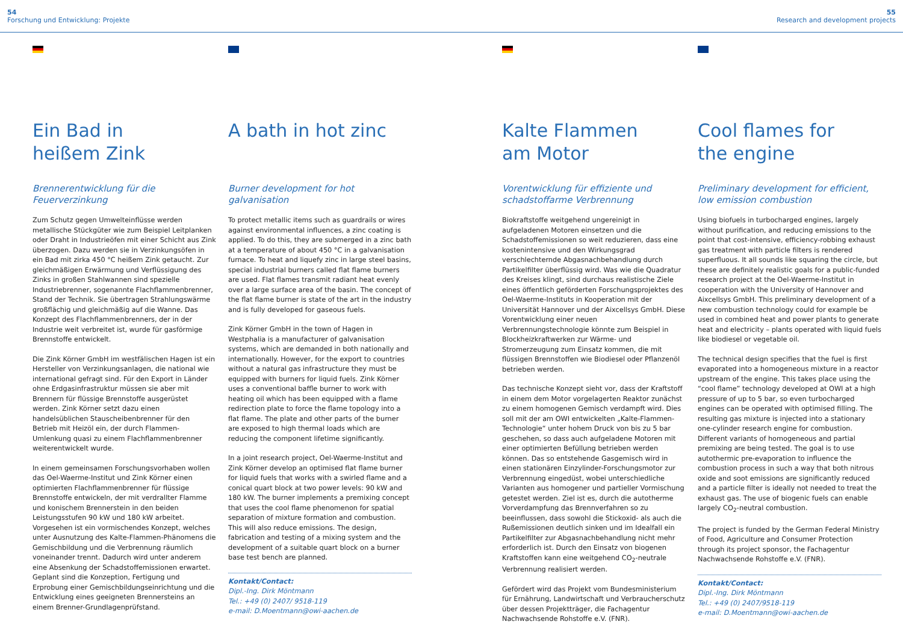54
Forschung und Entwicklung: Projekte
55
Research and development projects
Ein Bad in
heißem Zink
Brennerentwicklung für die Feuerverzinkung
Zum Schutz gegen Umwelteinflüsse werden metallische Stückgüter wie zum Beispiel Leitplanken oder Draht in Industrieöfen mit einer Schicht aus Zink überzogen. Dazu werden sie in Verzinkungsöfen in ein Bad mit zirka 450 °C heißem Zink getaucht. Zur gleichmäßigen Erwärmung und Verflüssigung des Zinks in großen Stahlwannen sind spezielle Industriebrenner, sogenannte Flachflammenbrenner, Stand der Technik. Sie übertragen Strahlungswärme großflächig und gleichmäßig auf die Wanne. Das Konzept des Flachflammenbrenners, der in der Industrie weit verbreitet ist, wurde für gasförmige Brennstoffe entwickelt.
Die Zink Körner GmbH im westfälischen Hagen ist ein Hersteller von Verzinkungsanlagen, die national wie international gefragt sind. Für den Export in Länder ohne Erdgasinfrastruktur müssen sie aber mit Brennern für flüssige Brennstoffe ausgerüstet werden. Zink Körner setzt dazu einen handelsüblichen Stauscheibenbrenner für den Betrieb mit Heizöl ein, der durch Flammen-Umlenkung quasi zu einem Flachflammenbrenner weiterentwickelt wurde.
In einem gemeinsamen Forschungsvorhaben wollen das Oel-Waerme-Institut und Zink Körner einen optimierten Flachflammenbrenner für flüssige Brennstoffe entwickeln, der mit verdrallter Flamme und konischem Brennerstein in den beiden Leistungsstufen 90 kW und 180 kW arbeitet. Vorgesehen ist ein vormischendes Konzept, welches unter Ausnutzung des Kalte-Flammen-Phänomens die Gemischbildung und die Verbrennung räumlich voneinander trennt. Dadurch wird unter anderem eine Absenkung der Schadstoffemissionen erwartet. Geplant sind die Konzeption, Fertigung und Erprobung einer Gemischbildungseinrichtung und die Entwicklung eines geeigneten Brennersteins an einem Brenner-Grundlagenprüfstand.
A bath in hot zinc
Burner development for hot galvanisation
To protect metallic items such as guardrails or wires against environmental influences, a zinc coating is applied. To do this, they are submerged in a zinc bath at a temperature of about 450 °C in a galvanisation furnace. To heat and liquefy zinc in large steel basins, special industrial burners called flat flame burners are used. Flat flames transmit radiant heat evenly over a large surface area of the basin. The concept of the flat flame burner is state of the art in the industry and is fully developed for gaseous fuels.
Zink Körner GmbH in the town of Hagen in Westphalia is a manufacturer of galvanisation systems, which are demanded in both nationally and internationally. However, for the export to countries without a natural gas infrastructure they must be equipped with burners for liquid fuels. Zink Körner uses a conventional baffle burner to work with heating oil which has been equipped with a flame redirection plate to force the flame topology into a flat flame. The plate and other parts of the burner are exposed to high thermal loads which are reducing the component lifetime significantly.
In a joint research project, Oel-Waerme-Institut and Zink Körner develop an optimised flat flame burner for liquid fuels that works with a swirled flame and a conical quart block at two power levels: 90 kW and 180 kW. The burner implements a premixing concept that uses the cool flame phenomenon for spatial separation of mixture formation and combustion. This will also reduce emissions. The design, fabrication and testing of a mixing system and the development of a suitable quart block on a burner base test bench are planned.
Kontakt/Contact:
Dipl.-Ing. Dirk Möntmann
Tel.: +49 (0) 2407/ 9518-119
e-mail: D.Moentmann@owi-aachen.de
Kalte Flammen
am Motor
Vorentwicklung für effiziente und schadstoffarme Verbrennung
Biokraftstoffe weitgehend ungereinigt in aufgeladenen Motoren einsetzen und die Schadstoffemissionen so weit reduzieren, dass eine kostenintensive und den Wirkungsgrad verschlechternde Abgasnachbehandlung durch Partikelfilter überflüssig wird. Was wie die Quadratur des Kreises klingt, sind durchaus realistische Ziele eines öffentlich geförderten Forschungsprojektes des Oel-Waerme-Instituts in Kooperation mit der Universität Hannover und der Aixcellsys GmbH. Diese Vorentwicklung einer neuen Verbrennungstechnologie könnte zum Beispiel in Blockheizkraftwerken zur Wärme- und Stromerzeugung zum Einsatz kommen, die mit flüssigen Brennstoffen wie Biodiesel oder Pflanzenöl betrieben werden.
Das technische Konzept sieht vor, dass der Kraftstoff in einem dem Motor vorgelagerten Reaktor zunächst zu einem homogenen Gemisch verdampft wird. Dies soll mit der am OWI entwickelten „Kalte-Flammen-Technologie“ unter hohem Druck von bis zu 5 bar geschehen, so dass auch aufgeladene Motoren mit einer optimierten Befüllung betrieben werden können. Das so entstehende Gasgemisch wird in einen stationären Einzylinder-Forschungsmotor zur Verbrennung eingedüst, wobei unterschiedliche Varianten aus homogener und partieller Vormischung getestet werden. Ziel ist es, durch die autotherme Vorverdampfung das Brennverfahren so zu beeinflussen, dass sowohl die Stickoxid- als auch die Rußemissionen deutlich sinken und im Idealfall ein Partikelfilter zur Abgasnachbehandlung nicht mehr erforderlich ist. Durch den Einsatz von biogenen Kraftstoffen kann eine weitgehend CO<sub>2</sub>-neutrale Verbrennung realisiert werden.
Gefördert wird das Projekt vom Bundesministerium für Ernährung, Landwirtschaft und Verbraucherschutz über dessen Projektträger, die Fachagentur Nachwachsende Rohstoffe e.V. (FNR).
Cool flames for
the engine
Preliminary development for efficient, low emission combustion
Using biofuels in turbocharged engines, largely without purification, and reducing emissions to the point that cost-intensive, efficiency-robbing exhaust gas treatment with particle filters is rendered superfluous. It all sounds like squaring the circle, but these are definitely realistic goals for a public-funded research project at the Oel-Waerme-Institut in cooperation with the University of Hannover and Aixcellsys GmbH. This preliminary development of a new combustion technology could for example be used in combined heat and power plants to generate heat and electricity – plants operated with liquid fuels like biodiesel or vegetable oil.
The technical design specifies that the fuel is first evaporated into a homogeneous mixture in a reactor upstream of the engine. This takes place using the “cool flame” technology developed at OWI at a high pressure of up to 5 bar, so even turbocharged engines can be operated with optimised filling. The resulting gas mixture is injected into a stationary one-cylinder research engine for combustion. Different variants of homogeneous and partial premixing are being tested. The goal is to use autothermic pre-evaporation to influence the combustion process in such a way that both nitrous oxide and soot emissions are significantly reduced and a particle filter is ideally not needed to treat the exhaust gas. The use of biogenic fuels can enable largely CO<sub>2</sub>-neutral combustion.
The project is funded by the German Federal Ministry of Food, Agriculture and Consumer Protection through its project sponsor, the Fachagentur Nachwachsende Rohstoffe e.V. (FNR).
Kontakt/Contact:
Dipl.-Ing. Dirk Möntmann
Tel.: +49 (0) 2407/9518-119
e-mail: D.Moentmann@owi-aachen.de